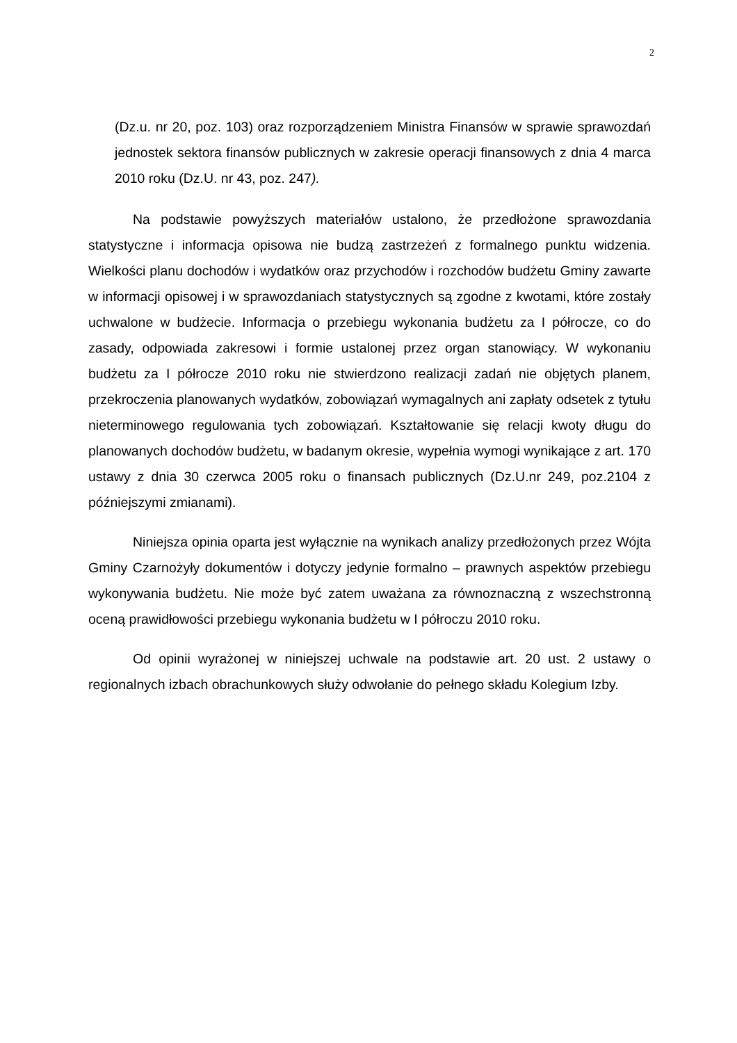2
(Dz.u. nr 20, poz. 103) oraz rozporządzeniem Ministra Finansów w sprawie sprawozdań jednostek sektora finansów publicznych w zakresie operacji finansowych z dnia 4 marca 2010 roku (Dz.U. nr 43, poz. 247).
Na podstawie powyższych materiałów ustalono, że przedłożone sprawozdania statystyczne i informacja opisowa nie budzą zastrzeżeń z formalnego punktu widzenia. Wielkości planu dochodów i wydatków oraz przychodów i rozchodów budżetu Gminy zawarte w informacji opisowej i w sprawozdaniach statystycznych są zgodne z kwotami, które zostały uchwalone w budżecie. Informacja o przebiegu wykonania budżetu za I półrocze, co do zasady, odpowiada zakresowi i formie ustalonej przez organ stanowiący. W wykonaniu budżetu za I półrocze 2010 roku nie stwierdzono realizacji zadań nie objętych planem, przekroczenia planowanych wydatków, zobowiązań wymagalnych ani zapłaty odsetek z tytułu nieterminowego regulowania tych zobowiązań. Kształtowanie się relacji kwoty długu do planowanych dochodów budżetu, w badanym okresie, wypełnia wymogi wynikające z art. 170 ustawy z dnia 30 czerwca 2005 roku o finansach publicznych (Dz.U.nr 249, poz.2104 z późniejszymi zmianami).
Niniejsza opinia oparta jest wyłącznie na wynikach analizy przedłożonych przez Wójta Gminy Czarnożyły dokumentów i dotyczy jedynie formalno – prawnych aspektów przebiegu wykonywania budżetu. Nie może być zatem uważana za równoznaczną z wszechstronną oceną prawidłowości przebiegu wykonania budżetu w I półroczu 2010 roku.
Od opinii wyrażonej w niniejszej uchwale na podstawie art. 20 ust. 2 ustawy o regionalnych izbach obrachunkowych służy odwołanie do pełnego składu Kolegium Izby.